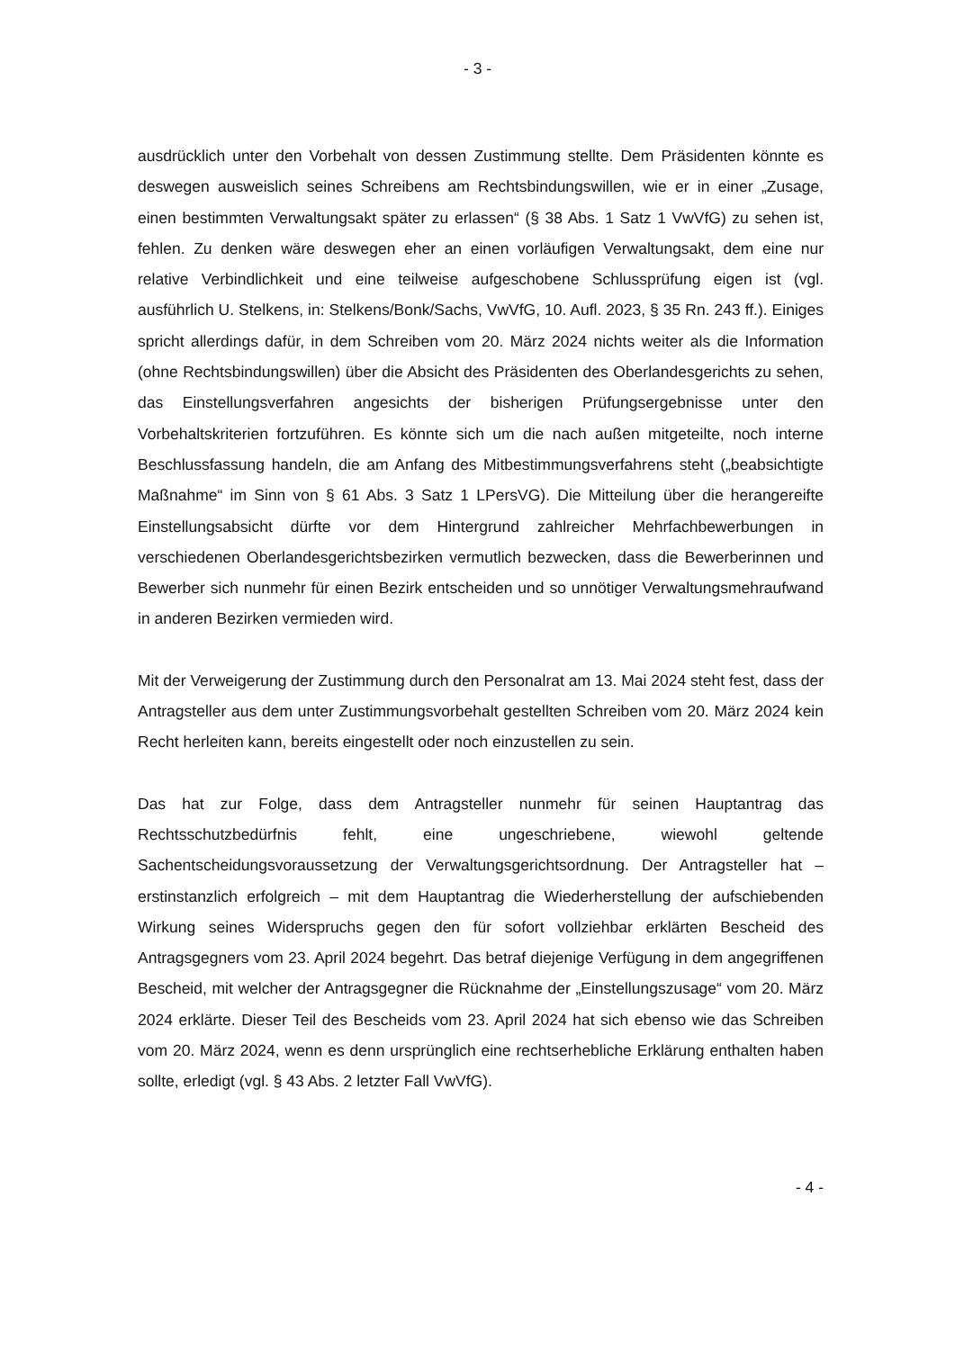- 3 -
ausdrücklich unter den Vorbehalt von dessen Zustimmung stellte. Dem Präsidenten könnte es deswegen ausweislich seines Schreibens am Rechtsbindungswillen, wie er in einer „Zusage, einen bestimmten Verwaltungsakt später zu erlassen“ (§ 38 Abs. 1 Satz 1 VwVfG) zu sehen ist, fehlen. Zu denken wäre deswegen eher an einen vorläufigen Verwaltungsakt, dem eine nur relative Verbindlichkeit und eine teilweise aufgeschobene Schlussprüfung eigen ist (vgl. ausführlich U. Stelkens, in: Stelkens/Bonk/Sachs, VwVfG, 10. Aufl. 2023, § 35 Rn. 243 ff.). Einiges spricht allerdings dafür, in dem Schreiben vom 20. März 2024 nichts weiter als die Information (ohne Rechtsbindungswillen) über die Absicht des Präsidenten des Oberlandesgerichts zu sehen, das Einstellungsverfahren angesichts der bisherigen Prüfungsergebnisse unter den Vorbehaltskriterien fortzuführen. Es könnte sich um die nach außen mitgeteilte, noch interne Beschlussfassung handeln, die am Anfang des Mitbestimmungsverfahrens steht („beabsichtigte Maßnahme“ im Sinn von § 61 Abs. 3 Satz 1 LPersVG). Die Mitteilung über die herangereifte Einstellungsabsicht dürfte vor dem Hintergrund zahlreicher Mehrfachbewerbungen in verschiedenen Oberlandesgerichtsbezirken vermutlich bezwecken, dass die Bewerberinnen und Bewerber sich nunmehr für einen Bezirk entscheiden und so unnötiger Verwaltungsmehraufwand in anderen Bezirken vermieden wird.
Mit der Verweigerung der Zustimmung durch den Personalrat am 13. Mai 2024 steht fest, dass der Antragsteller aus dem unter Zustimmungsvorbehalt gestellten Schreiben vom 20. März 2024 kein Recht herleiten kann, bereits eingestellt oder noch einzustellen zu sein.
Das hat zur Folge, dass dem Antragsteller nunmehr für seinen Hauptantrag das Rechtsschutzbedürfnis fehlt, eine ungeschriebene, wiewohl geltende Sachentscheidungsvoraussetzung der Verwaltungsgerichtsordnung. Der Antragsteller hat – erstinstanzlich erfolgreich – mit dem Hauptantrag die Wiederherstellung der aufschiebenden Wirkung seines Widerspruchs gegen den für sofort vollziehbar erklärten Bescheid des Antragsgegners vom 23. April 2024 begehrt. Das betraf diejenige Verfügung in dem angegriffenen Bescheid, mit welcher der Antragsgegner die Rücknahme der „Einstellungszusage“ vom 20. März 2024 erklärte. Dieser Teil des Bescheids vom 23. April 2024 hat sich ebenso wie das Schreiben vom 20. März 2024, wenn es denn ursprünglich eine rechtserhebliche Erklärung enthalten haben sollte, erledigt (vgl. § 43 Abs. 2 letzter Fall VwVfG).
- 4 -